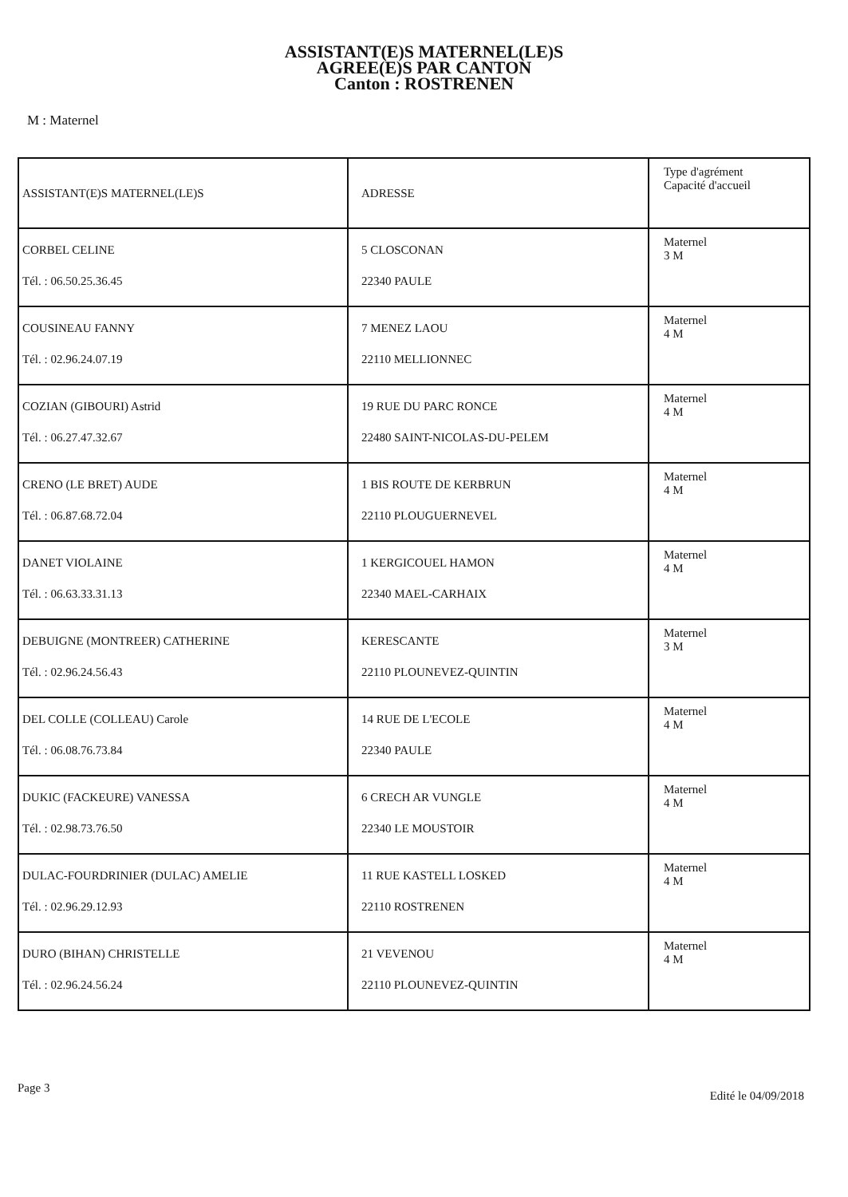ASSISTANT(E)S MATERNEL(LE)S
AGREE(E)S PAR CANTON
Canton : ROSTRENEN
M : Maternel
| ASSISTANT(E)S MATERNEL(LE)S | ADRESSE | Type d'agrément Capacité d'accueil |
| CORBEL CELINE Tél. : 06.50.25.36.45 | 5 CLOSCONAN 22340 PAULE | Maternel 3 M |
| COUSINEAU FANNY Tél. : 02.96.24.07.19 | 7 MENEZ LAOU 22110 MELLIONNEC | Maternel 4 M |
| COZIAN (GIBOURI) Astrid Tél. : 06.27.47.32.67 | 19 RUE DU PARC RONCE 22480 SAINT-NICOLAS-DU-PELEM | Maternel 4 M |
| CRENO (LE BRET) AUDE Tél. : 06.87.68.72.04 | 1 BIS ROUTE DE KERBRUN 22110 PLOUGUERNEVEL | Maternel 4 M |
| DANET VIOLAINE Tél. : 06.63.33.31.13 | 1 KERGICOUEL HAMON 22340 MAEL-CARHAIX | Maternel 4 M |
| DEBUIGNE (MONTREER) CATHERINE Tél. : 02.96.24.56.43 | KERESCANTE 22110 PLOUNEVEZ-QUINTIN | Maternel 3 M |
| DEL COLLE (COLLEAU) Carole Tél. : 06.08.76.73.84 | 14 RUE DE L'ECOLE 22340 PAULE | Maternel 4 M |
| DUKIC (FACKEURE) VANESSA Tél. : 02.98.73.76.50 | 6 CRECH AR VUNGLE 22340 LE MOUSTOIR | Maternel 4 M |
| DULAC-FOURDRINIER (DULAC) AMELIE Tél. : 02.96.29.12.93 | 11 RUE KASTELL LOSKED 22110 ROSTRENEN | Maternel 4 M |
| DURO (BIHAN) CHRISTELLE Tél. : 02.96.24.56.24 | 21 VEVENOU 22110 PLOUNEVEZ-QUINTIN | Maternel 4 M |
Page 3 Edité le 04/09/2018